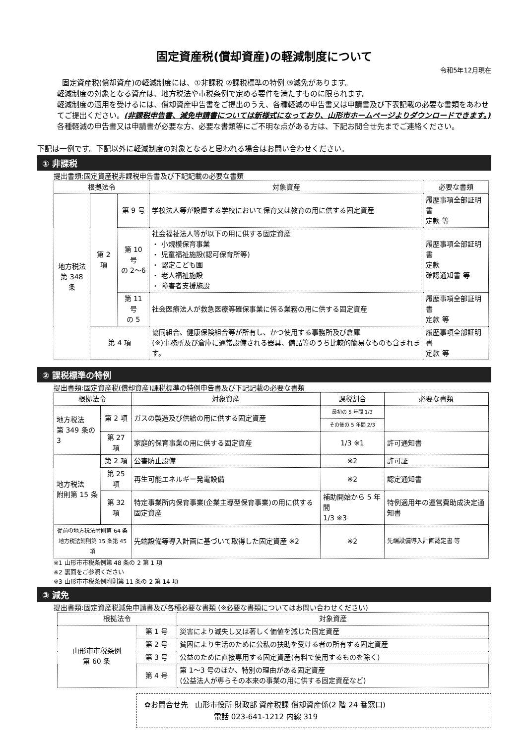固定資産税(償却資産)の軽減制度について
令和5年12月現在
固定資産税(償却資産)の軽減制度には、①非課税 ②課税標準の特例 ③減免があります。
軽減制度の対象となる資産は、地方税法や市税条例で定める要件を満たすものに限られます。
軽減制度の適用を受けるには、償却資産申告書をご提出のうえ、各種軽減の申告書又は申請書及び下表記載の必要な書類をあわせてご提出ください。(非課税申告書、減免申請書については新様式になっており、山形市ホームページよりダウンロードできます。)
各種軽減の申告書又は申請書が必要な方、必要な書類等にご不明な点がある方は、下記お問合せ先までご連絡ください。
下記は一例です。下記以外に軽減制度の対象となると思われる場合はお問い合わせください。
① 非課税
提出書類:固定資産税非課税申告書及び下記記載の必要な書類
| 根拠法令 | | | 対象資産 | 必要な書類 |
| --- | --- | --- | --- | --- |
| 地方税法 第 348 条 | 第 2 項 | 第 9 号 | 学校法人等が設置する学校において保育又は教育の用に供する固定資産 | 履歴事項全部証明書 定款 等 |
| | | 第 10 号 の 2〜6 | 社会福祉法人等が以下の用に供する固定資産 ・ 小規模保育事業 ・ 児童福祉施設(認可保育所等) ・ 認定こども園 ・ 老人福祉施設 ・ 障害者支援施設 | 履歴事項全部証明書 定款 確認通知書 等 |
| | | 第 11 号 の 5 | 社会医療法人が救急医療等確保事業に係る業務の用に供する固定資産 | 履歴事項全部証明書 定款 等 |
| | 第 4 項 | | 協同組合、健康保険組合等が所有し、かつ使用する事務所及び倉庫 (※)事務所及び倉庫に通常設備される器具、備品等のうち比較的簡易なものも含まれます。 | 履歴事項全部証明書 定款 等 |
② 課税標準の特例
提出書類:固定資産税(償却資産)課税標準の特例申告書及び下記記載の必要な書類
| 根拠法令 | | 対象資産 | 課税割合 | 必要な書類 |
| --- | --- | --- | --- | --- |
| 地方税法 第 349 条の 3 | 第 2 項 | ガスの製造及び供給の用に供する固定資産 | 最初の 5 年間 1/3 | |
| | | | その後の 5 年間 2/3 | |
| | 第 27 項 | 家庭的保育事業の用に供する固定資産 | 1/3 ※1 | 許可通知書 |
| 地方税法 附則第 15 条 | 第 2 項 | 公害防止設備 | ※2 | 許可証 |
| | 第 25 項 | 再生可能エネルギー発電設備 | ※2 | 認定通知書 |
| | 第 32 項 | 特定事業所内保育事業(企業主導型保育事業)の用に供する固定資産 | 補助開始から 5 年間 1/3 ※3 | 特例適用年の運営費助成決定通知書 |
| 従前の地方税法附則第 64 条 地方税法附則第 15 条第 45 項 | | 先端設備等導入計画に基づいて取得した固定資産 ※2 | ※2 | 先端設備導入計画認定書 等 |
※1 山形市市税条例第 48 条の 2 第 1 項
※2 裏面をご参照ください
※3 山形市市税条例附則第 11 条の 2 第 14 項
③ 減免
提出書類:固定資産税減免申請書及び各種必要な書類 (※必要な書類についてはお問い合わせください)
| 根拠法令 | | 対象資産 |
| --- | --- | --- |
| 山形市市税条例 第 60 条 | 第 1 号 | 災害により滅失し又は著しく価値を減じた固定資産 |
| | 第 2 号 | 貧困により生活のために公私の扶助を受ける者の所有する固定資産 |
| | 第 3 号 | 公益のために直接専用する固定資産(有料で使用するものを除く) |
| | 第 4 号 | 第 1〜3 号のほか、特別の理由がある固定資産 (公益法人が専らその本来の事業の用に供する固定資産など) |
✿お問合せ先 山形市役所 財政部 資産税課 償却資産係(2 階 24 番窓口)
電話 023-641-1212 内線 319